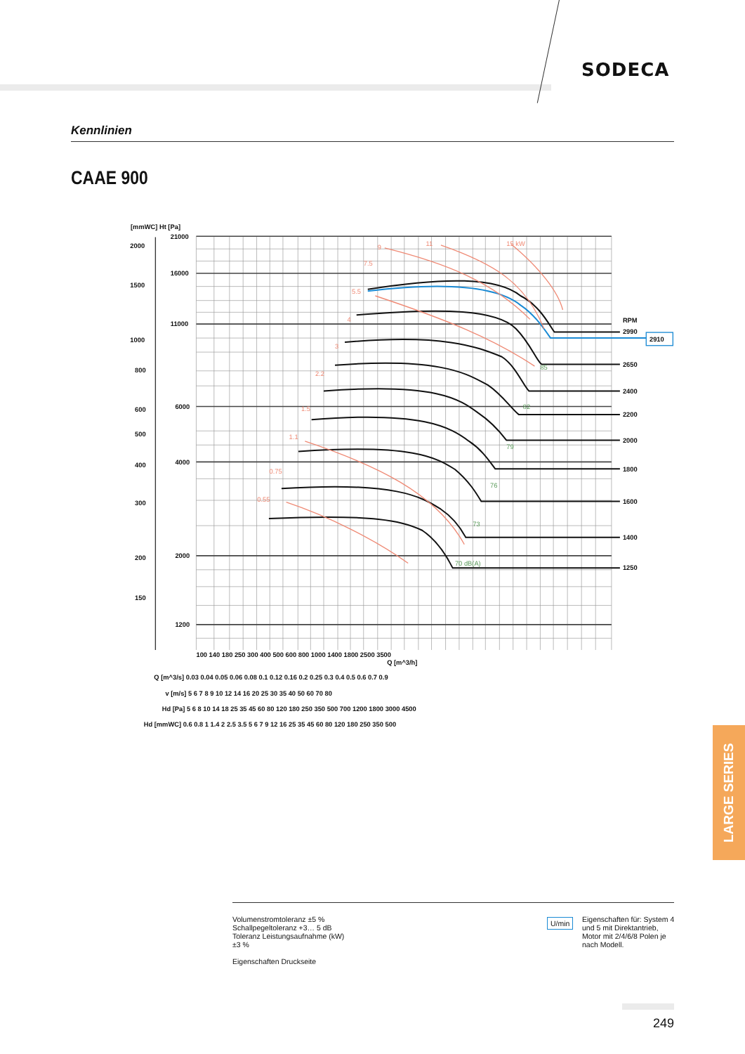SODECA
Kennlinien
CAAE 900
[mmWC] Ht [Pa]
21000
16000
11000
6000
4000
2000
1200
2000
1500
1000
800
600
500
400
300
200
150
RPM
2990
2910
2650
2400
2200
2000
1800
1600
1400
1250
100 140 180 250 300 400 500 600 800 1000 1400 1800 2500 3500
Q [m^3/h]
Q [m^3/s] 0.03 0.04 0.05 0.06 0.08 0.1 0.12 0.16 0.2 0.25 0.3 0.4 0.5 0.6 0.7 0.9
v [m/s] 5 6 7 8 9 10 12 14 16 20 25 30 35 40 50 60 70 80
Hd [Pa] 5 6 8 10 14 18 25 35 45 60 80 120 180 250 350 500 700 1200 1800 3000 4500
Hd [mmWC] 0.6 0.8 1 1.4 2 2.5 3.5 5 6 7 9 12 16 25 35 45 60 80 120 180 250 350 500
15 kW
11
9
7.5
5.5
4
3
2.2
1.5
1.1
0.75
0.55
70 dB(A)
73
76
79
82
85
Volumenstromtoleranz ±5 %
Schallpegeltoleranz +3… 5 dB
Toleranz Leistungsaufnahme (kW)
±3 %
Eigenschaften Druckseite
U/min
Eigenschaften für: System 4 und 5 mit Direktantrieb, Motor mit 2/4/6/8 Polen je nach Modell.
LARGE SERIES
249